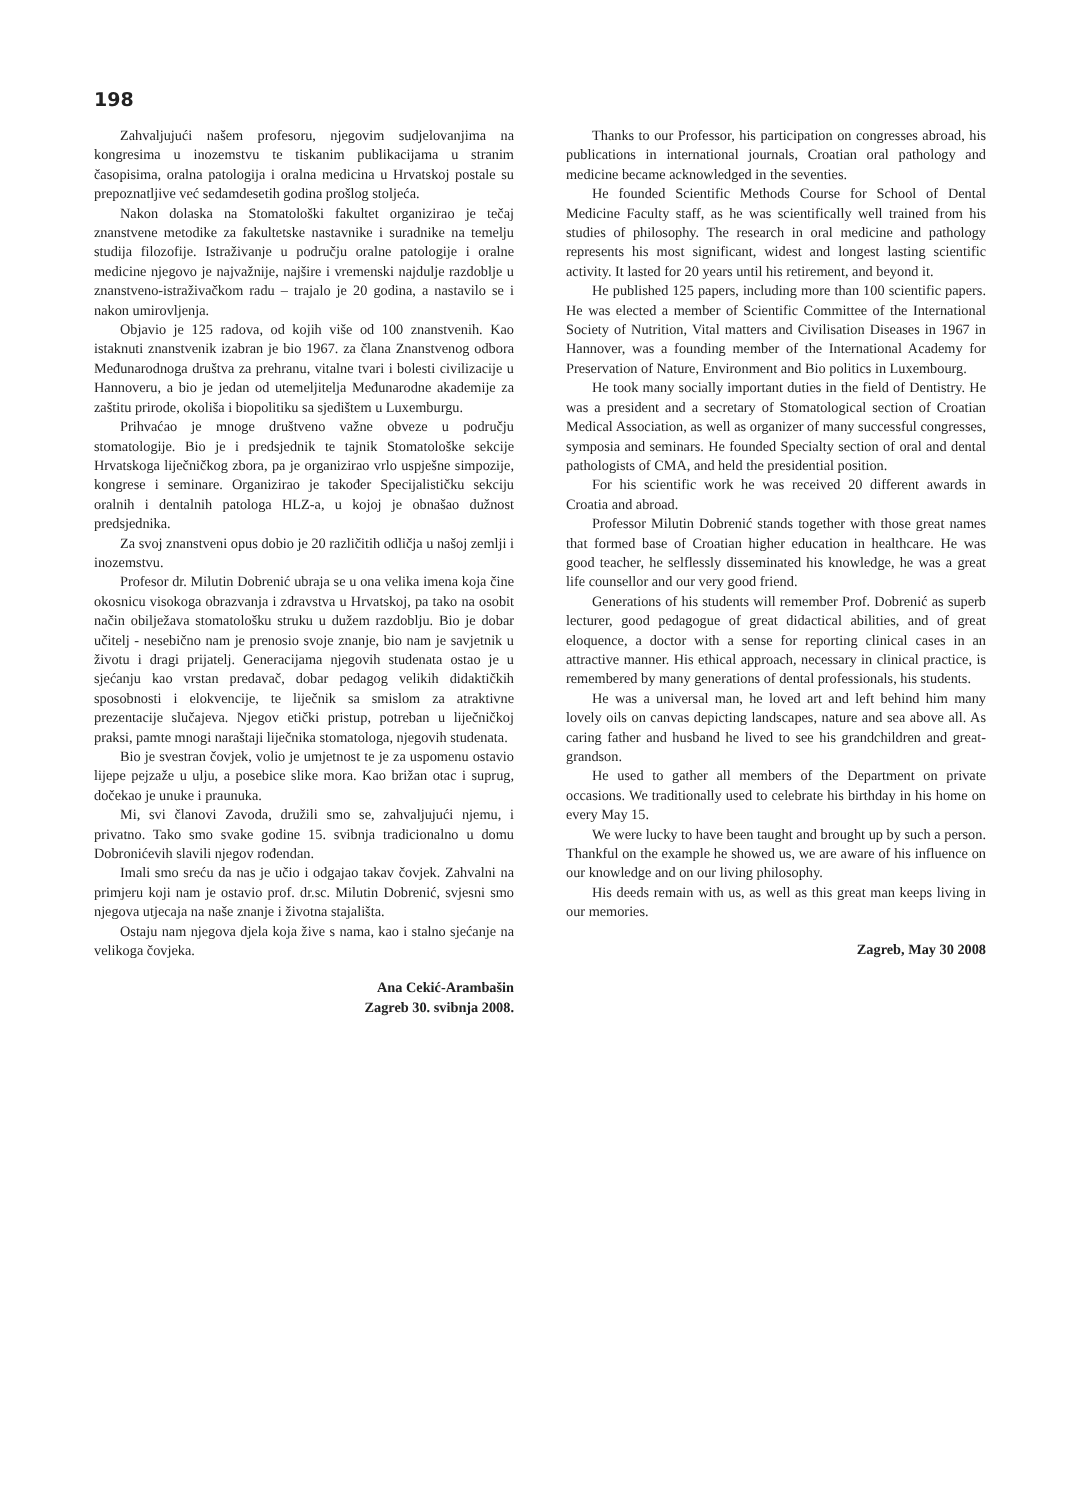198
Zahvaljujući našem profesoru, njegovim sudjelovanjima na kongresima u inozemstvu te tiskanim publikacijama u stranim časopisima, oralna patologija i oralna medicina u Hrvatskoj postale su prepoznatljive već sedamdesetih godina prošlog stoljeća.
Nakon dolaska na Stomatološki fakultet organizirao je tečaj znanstvene metodike za fakultetske nastavnike i suradnike na temelju studija filozofije. Istraživanje u području oralne patologije i oralne medicine njegovo je najvažnije, najšire i vremenski najdulje razdoblje u znanstveno-istraživačkom radu – trajalo je 20 godina, a nastavilo se i nakon umirovljenja.
Objavio je 125 radova, od kojih više od 100 znanstvenih. Kao istaknuti znanstvenik izabran je bio 1967. za člana Znanstvenog odbora Međunarodnoga društva za prehranu, vitalne tvari i bolesti civilizacije u Hannoveru, a bio je jedan od utemeljitelja Međunarodne akademije za zaštitu prirode, okoliša i biopolitiku sa sjedištem u Luxemburgu.
Prihvaćao je mnoge društveno važne obveze u području stomatologije. Bio je i predsjednik te tajnik Stomatološke sekcije Hrvatskoga liječničkog zbora, pa je organizirao vrlo uspješne simpozije, kongrese i seminare. Organizirao je također Specijalističku sekciju oralnih i dentalnih patologa HLZ-a, u kojoj je obnašao dužnost predsjednika.
Za svoj znanstveni opus dobio je 20 različitih odličja u našoj zemlji i inozemstvu.
Profesor dr. Milutin Dobrenić ubraja se u ona velika imena koja čine okosnicu visokoga obrazvanja i zdravstva u Hrvatskoj, pa tako na osobit način obilježava stomatološku struku u dužem razdoblju. Bio je dobar učitelj - nesebično nam je prenosio svoje znanje, bio nam je savjetnik u životu i dragi prijatelj. Generacijama njegovih studenata ostao je u sjećanju kao vrstan predavač, dobar pedagog velikih didaktičkih sposobnosti i elokvencije, te liječnik sa smislom za atraktivne prezentacije slučajeva. Njegov etički pristup, potreban u liječničkoj praksi, pamte mnogi naraštaji liječnika stomatologa, njegovih studenata.
Bio je svestran čovjek, volio je umjetnost te je za uspomenu ostavio lijepe pejzaže u ulju, a posebice slike mora. Kao brižan otac i suprug, dočekao je unuke i praunuka.
Mi, svi članovi Zavoda, družili smo se, zahvaljujući njemu, i privatno. Tako smo svake godine 15. svibnja tradicionalno u domu Dobronićevih slavili njegov rođendan.
Imali smo sreću da nas je učio i odgajao takav čovjek. Zahvalni na primjeru koji nam je ostavio prof. dr.sc. Milutin Dobrenić, svjesni smo njegova utjecaja na naše znanje i životna stajališta.
Ostaju nam njegova djela koja žive s nama, kao i stalno sjećanje na velikoga čovjeka.
Ana Cekić-Arambašin
Zagreb 30. svibnja 2008.
Thanks to our Professor, his participation on congresses abroad, his publications in international journals, Croatian oral pathology and medicine became acknowledged in the seventies.
He founded Scientific Methods Course for School of Dental Medicine Faculty staff, as he was scientifically well trained from his studies of philosophy. The research in oral medicine and pathology represents his most significant, widest and longest lasting scientific activity. It lasted for 20 years until his retirement, and beyond it.
He published 125 papers, including more than 100 scientific papers. He was elected a member of Scientific Committee of the International Society of Nutrition, Vital matters and Civilisation Diseases in 1967 in Hannover, was a founding member of the International Academy for Preservation of Nature, Environment and Bio politics in Luxembourg.
He took many socially important duties in the field of Dentistry. He was a president and a secretary of Stomatological section of Croatian Medical Association, as well as organizer of many successful congresses, symposia and seminars. He founded Specialty section of oral and dental pathologists of CMA, and held the presidential position.
For his scientific work he was received 20 different awards in Croatia and abroad.
Professor Milutin Dobrenić stands together with those great names that formed base of Croatian higher education in healthcare. He was good teacher, he selflessly disseminated his knowledge, he was a great life counsellor and our very good friend.
Generations of his students will remember Prof. Dobrenić as superb lecturer, good pedagogue of great didactical abilities, and of great eloquence, a doctor with a sense for reporting clinical cases in an attractive manner. His ethical approach, necessary in clinical practice, is remembered by many generations of dental professionals, his students.
He was a universal man, he loved art and left behind him many lovely oils on canvas depicting landscapes, nature and sea above all. As caring father and husband he lived to see his grandchildren and great-grandson.
He used to gather all members of the Department on private occasions. We traditionally used to celebrate his birthday in his home on every May 15.
We were lucky to have been taught and brought up by such a person. Thankful on the example he showed us, we are aware of his influence on our knowledge and on our living philosophy.
His deeds remain with us, as well as this great man keeps living in our memories.
Zagreb, May 30 2008